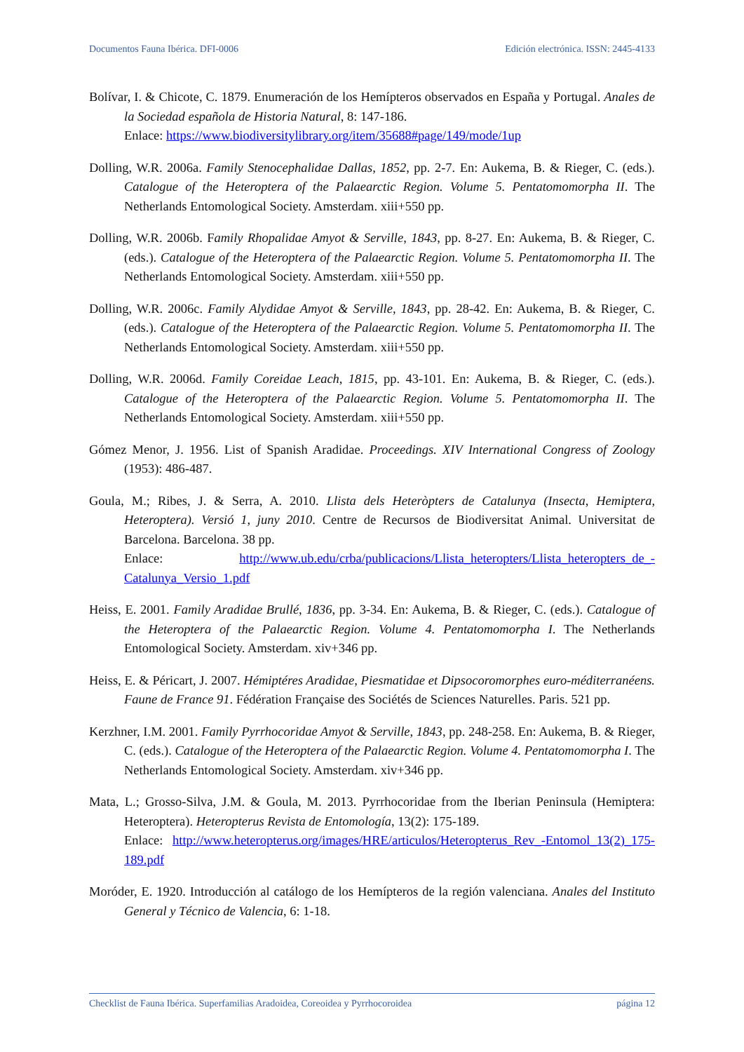Documentos Fauna Ibérica. DFI-0006 Edición electrónica. ISSN: 2445-4133
Bolívar, I. & Chicote, C. 1879. Enumeración de los Hemípteros observados en España y Portugal. Anales de la Sociedad española de Historia Natural, 8: 147-186.
Enlace: https://www.biodiversitylibrary.org/item/35688#page/149/mode/1up
Dolling, W.R. 2006a. Family Stenocephalidae Dallas, 1852, pp. 2-7. En: Aukema, B. & Rieger, C. (eds.). Catalogue of the Heteroptera of the Palaearctic Region. Volume 5. Pentatomomorpha II. The Netherlands Entomological Society. Amsterdam. xiii+550 pp.
Dolling, W.R. 2006b. Family Rhopalidae Amyot & Serville, 1843, pp. 8-27. En: Aukema, B. & Rieger, C. (eds.). Catalogue of the Heteroptera of the Palaearctic Region. Volume 5. Pentatomomorpha II. The Netherlands Entomological Society. Amsterdam. xiii+550 pp.
Dolling, W.R. 2006c. Family Alydidae Amyot & Serville, 1843, pp. 28-42. En: Aukema, B. & Rieger, C. (eds.). Catalogue of the Heteroptera of the Palaearctic Region. Volume 5. Pentatomomorpha II. The Netherlands Entomological Society. Amsterdam. xiii+550 pp.
Dolling, W.R. 2006d. Family Coreidae Leach, 1815, pp. 43-101. En: Aukema, B. & Rieger, C. (eds.). Catalogue of the Heteroptera of the Palaearctic Region. Volume 5. Pentatomomorpha II. The Netherlands Entomological Society. Amsterdam. xiii+550 pp.
Gómez Menor, J. 1956. List of Spanish Aradidae. Proceedings. XIV International Congress of Zoology (1953): 486-487.
Goula, M.; Ribes, J. & Serra, A. 2010. Llista dels Heteròpters de Catalunya (Insecta, Hemiptera, Heteroptera). Versió 1, juny 2010. Centre de Recursos de Biodiversitat Animal. Universitat de Barcelona. Barcelona. 38 pp.
Enlace: http://www.ub.edu/crba/publicacions/Llista_heteropters/Llista_heteropters_de_-Catalunya_Versio_1.pdf
Heiss, E. 2001. Family Aradidae Brullé, 1836, pp. 3-34. En: Aukema, B. & Rieger, C. (eds.). Catalogue of the Heteroptera of the Palaearctic Region. Volume 4. Pentatomomorpha I. The Netherlands Entomological Society. Amsterdam. xiv+346 pp.
Heiss, E. & Péricart, J. 2007. Hémiptéres Aradidae, Piesmatidae et Dipsocoromorphes euro-méditerranéens. Faune de France 91. Fédération Française des Sociétés de Sciences Naturelles. Paris. 521 pp.
Kerzhner, I.M. 2001. Family Pyrrhocoridae Amyot & Serville, 1843, pp. 248-258. En: Aukema, B. & Rieger, C. (eds.). Catalogue of the Heteroptera of the Palaearctic Region. Volume 4. Pentatomomorpha I. The Netherlands Entomological Society. Amsterdam. xiv+346 pp.
Mata, L.; Grosso-Silva, J.M. & Goula, M. 2013. Pyrrhocoridae from the Iberian Peninsula (Hemiptera: Heteroptera). Heteropterus Revista de Entomología, 13(2): 175-189.
Enlace: http://www.heteropterus.org/images/HRE/articulos/Heteropterus_Rev_-Entomol_13(2)_175-189.pdf
Moróder, E. 1920. Introducción al catálogo de los Hemípteros de la región valenciana. Anales del Instituto General y Técnico de Valencia, 6: 1-18.
Checklist de Fauna Ibérica. Superfamilias Aradoidea, Coreoidea y Pyrrhocoroidea página 12